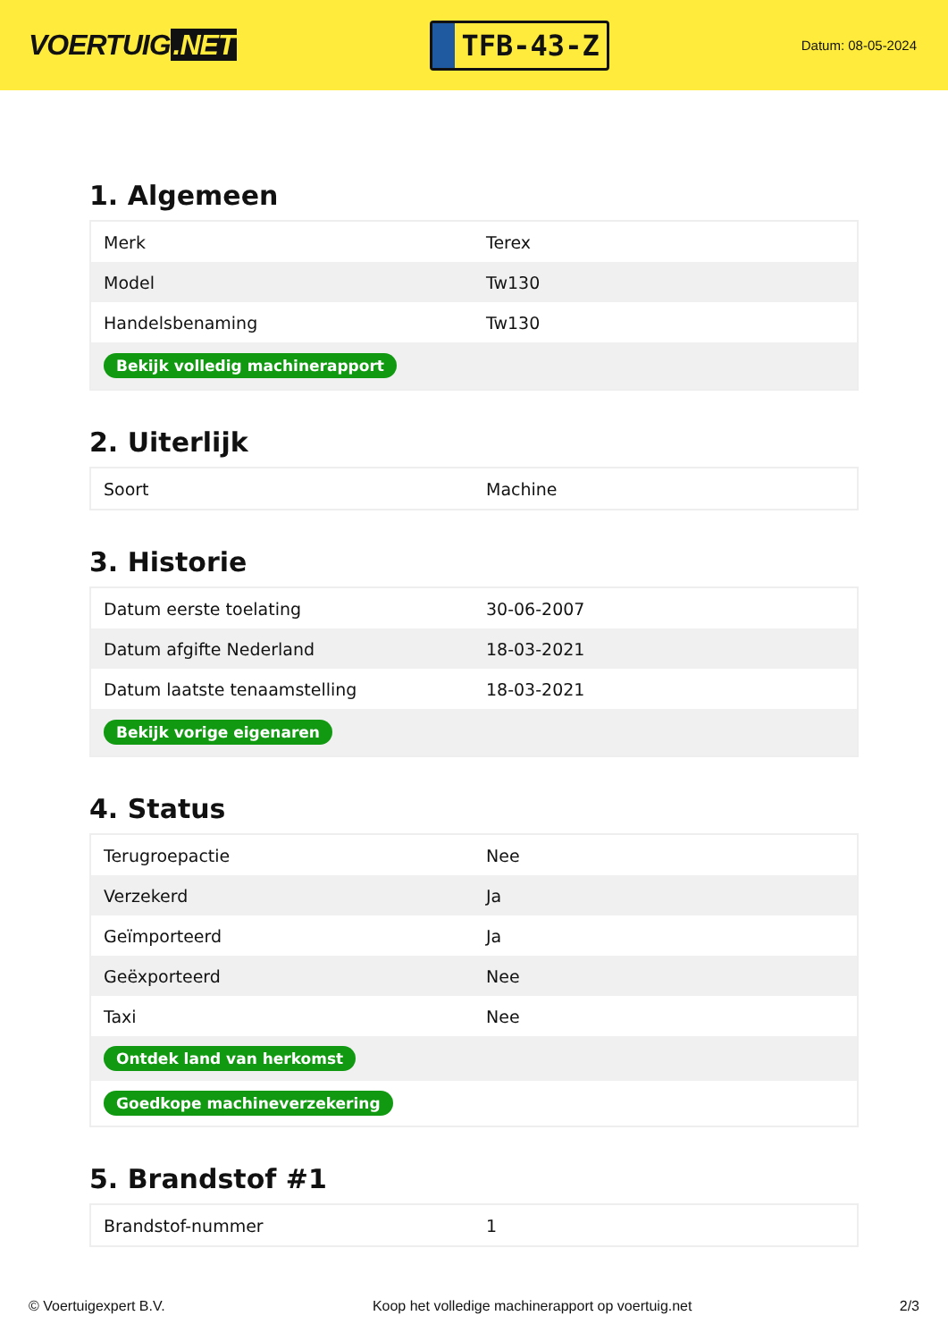VOERTUIG.NET
TFB-43-Z
Datum: 08-05-2024
1. Algemeen
| Merk | Terex |
| Model | Tw130 |
| Handelsbenaming | Tw130 |
| Bekijk volledig machinerapport | |
2. Uiterlijk
| Soort | Machine |
3. Historie
| Datum eerste toelating | 30-06-2007 |
| Datum afgifte Nederland | 18-03-2021 |
| Datum laatste tenaamstelling | 18-03-2021 |
| Bekijk vorige eigenaren | |
4. Status
| Terugroepactie | Nee |
| Verzekerd | Ja |
| Geïmporteerd | Ja |
| Geëxporteerd | Nee |
| Taxi | Nee |
| Ontdek land van herkomst | |
| Goedkope machineverzekering | |
5. Brandstof #1
| Brandstof-nummer | 1 |
© Voertuigexpert B.V. Koop het volledige machinerapport op voertuig.net 2/3